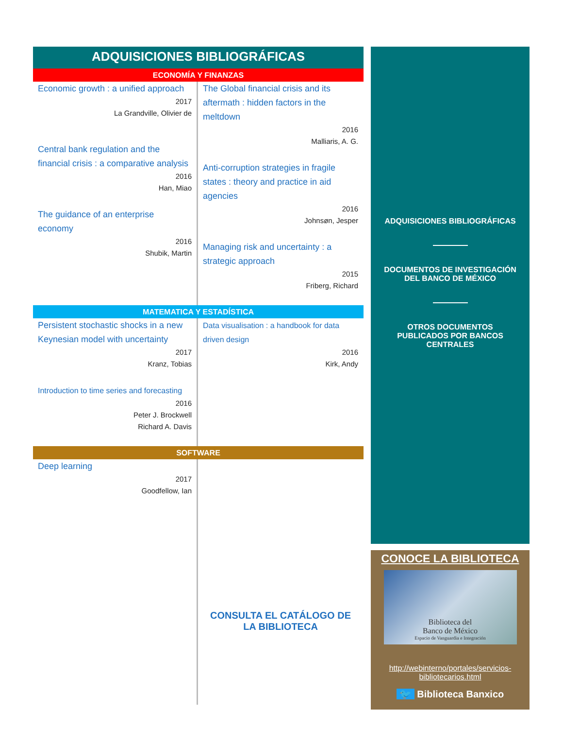ADQUISICIONES BIBLIOGRÁFICAS
ECONOMÍA Y FINANZAS
Economic growth : a unified approach
2017
La Grandville, Olivier de
Central bank regulation and the financial crisis : a comparative analysis
2016
Han, Miao
The guidance of an enterprise economy
2016
Shubik, Martin
The Global financial crisis and its aftermath : hidden factors in the meltdown
2016
Malliaris, A. G.
Anti-corruption strategies in fragile states : theory and practice in aid agencies
2016
Johnsøn, Jesper
Managing risk and uncertainty : a strategic approach
2015
Friberg, Richard
MATEMATICA Y ESTADÍSTICA
Persistent stochastic shocks in a new Keynesian model with uncertainty
2017
Kranz, Tobias
Introduction to time series and forecasting
2016
Peter J. Brockwell
Richard A. Davis
Data visualisation : a handbook for data driven design
2016
Kirk, Andy
SOFTWARE
Deep learning
2017
Goodfellow, Ian
CONSULTA EL CATÁLOGO DE LA BIBLIOTECA
ADQUISICIONES BIBLIOGRÁFICAS
DOCUMENTOS DE INVESTIGACIÓN
DEL BANCO DE MÉXICO
OTROS DOCUMENTOS
PUBLICADOS POR BANCOS
CENTRALES
CONOCE LA BIBLIOTECA
Biblioteca del
Banco de México
Espacio de Vanguardia e Integración
http://webinterno/portales/servicios-bibliotecarios.html
🐦 Biblioteca Banxico